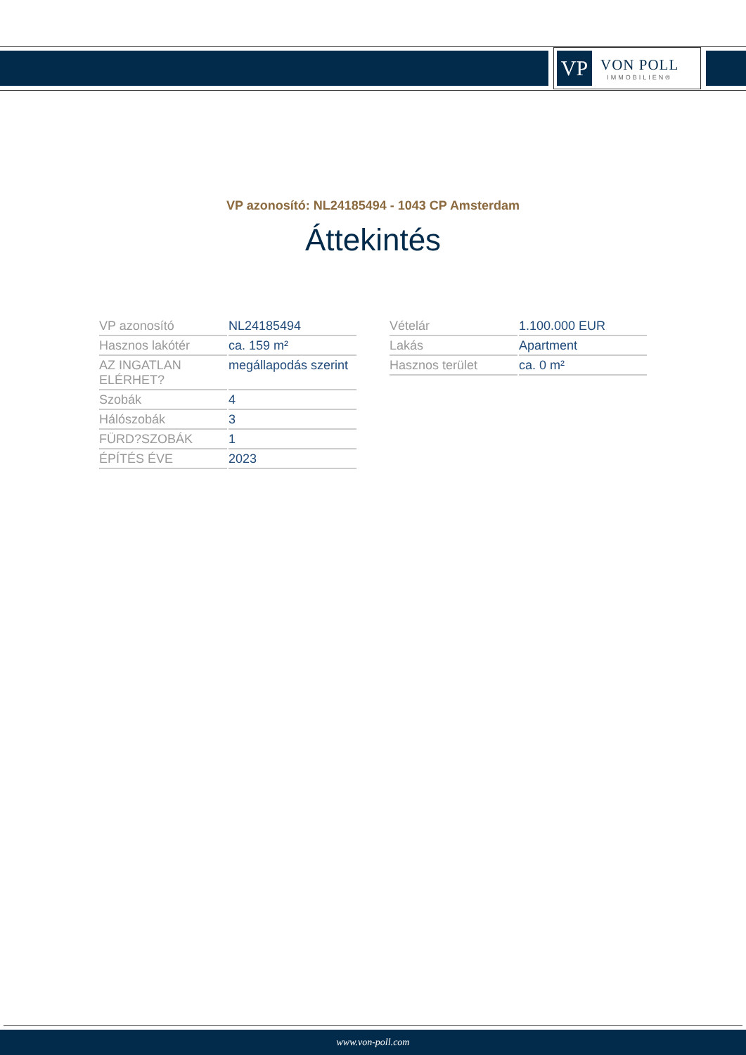VP
VON POLL
IMMOBILIEN®
VP azonosító: NL24185494 - 1043 CP Amsterdam
Áttekintés
| VP azonosító | NL24185494 |
| Hasznos lakótér | ca. 159 m² |
| AZ INGATLAN ELÉRHET? | megállapodás szerint |
| Szobák | 4 |
| Hálószobák | 3 |
| FÜRD?SZOBÁK | 1 |
| ÉPÍTÉS ÉVE | 2023 |
| Vételár | 1.100.000 EUR |
| Lakás | Apartment |
| Hasznos terület | ca. 0 m² |
www.von-poll.com